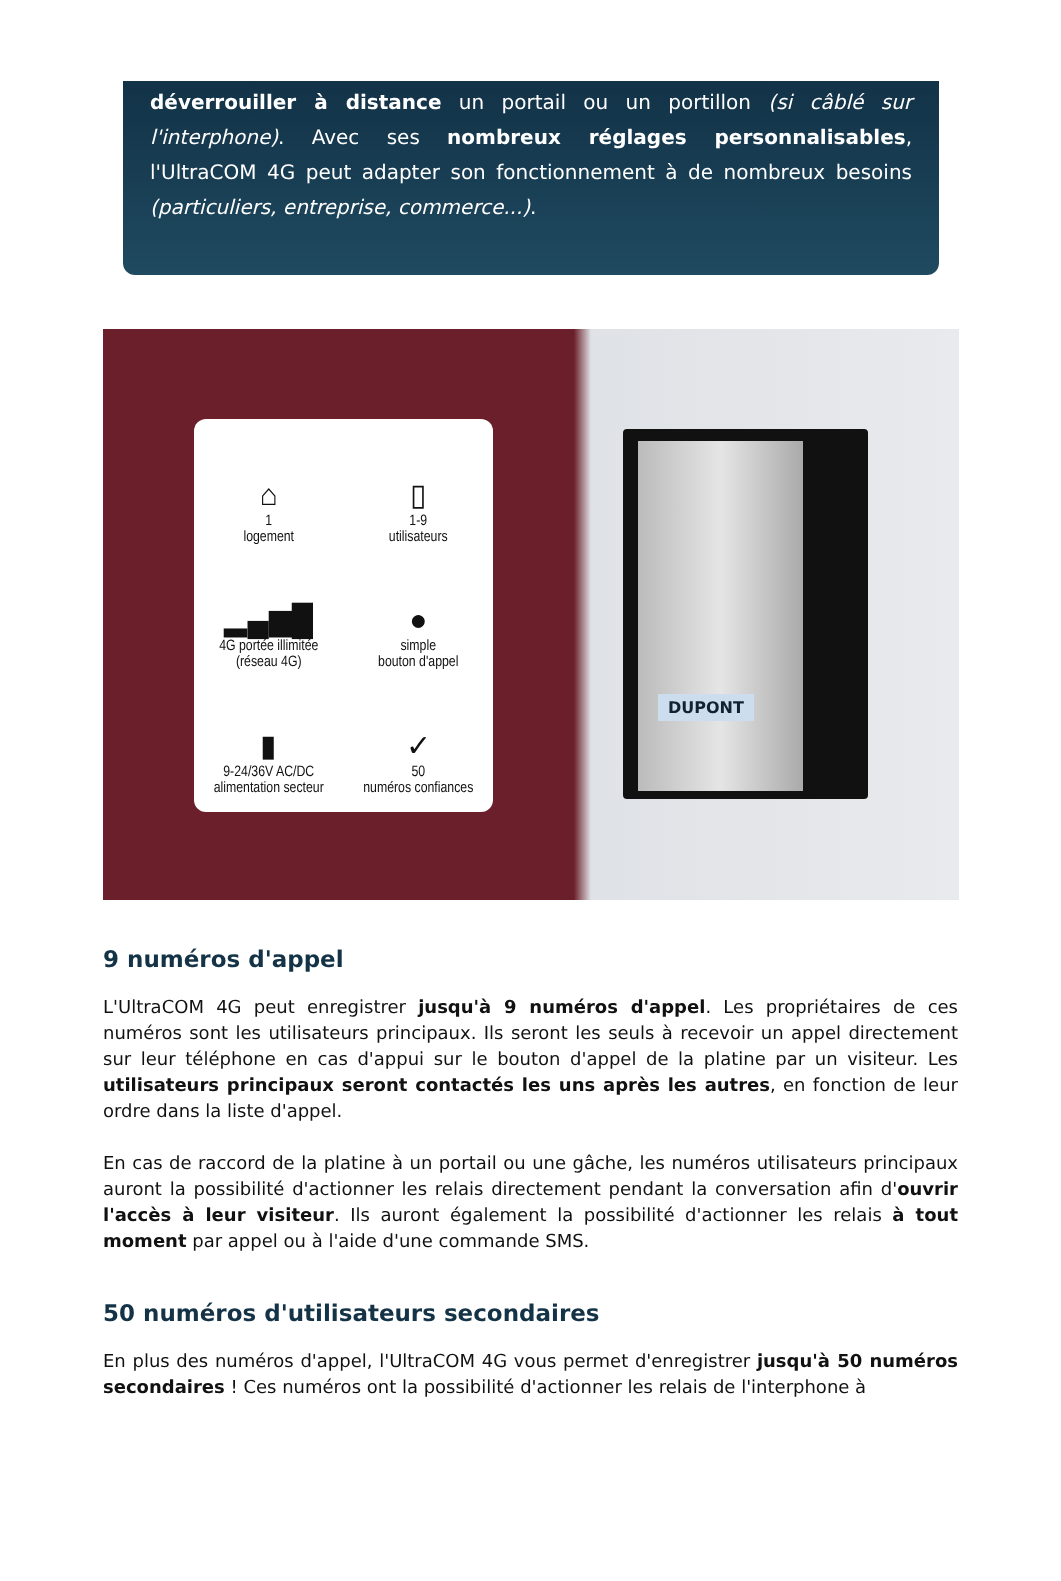déverrouiller à distance un portail ou un portillon (si câblé sur l'interphone). Avec ses nombreux réglages personnalisables, l'UltraCOM 4G peut adapter son fonctionnement à de nombreux besoins (particuliers, entreprise, commerce...).
⌂
1
logement
▯
1-9
utilisateurs
▂▄▆█
4G portée illimitée
(réseau 4G)
●
simple
bouton d'appel
▮
9-24/36V AC/DC
alimentation secteur
✓
50
numéros confiances
DUPONT
9 numéros d'appel
L'UltraCOM 4G peut enregistrer jusqu'à 9 numéros d'appel. Les propriétaires de ces numéros sont les utilisateurs principaux. Ils seront les seuls à recevoir un appel directement sur leur téléphone en cas d'appui sur le bouton d'appel de la platine par un visiteur. Les utilisateurs principaux seront contactés les uns après les autres, en fonction de leur ordre dans la liste d'appel.
En cas de raccord de la platine à un portail ou une gâche, les numéros utilisateurs principaux auront la possibilité d'actionner les relais directement pendant la conversation afin d'ouvrir l'accès à leur visiteur. Ils auront également la possibilité d'actionner les relais à tout moment par appel ou à l'aide d'une commande SMS.
50 numéros d'utilisateurs secondaires
En plus des numéros d'appel, l'UltraCOM 4G vous permet d'enregistrer jusqu'à 50 numéros secondaires ! Ces numéros ont la possibilité d'actionner les relais de l'interphone à